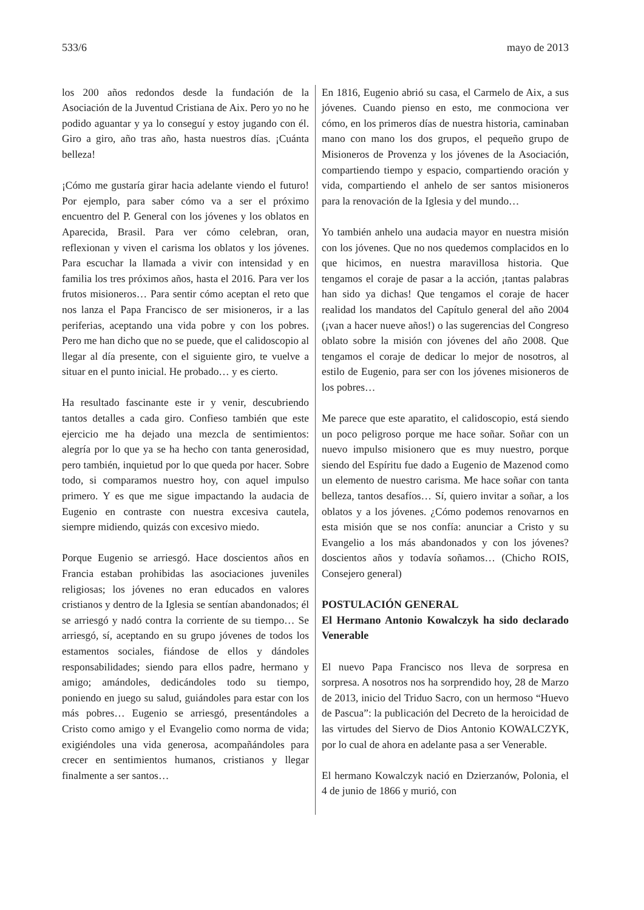533/6 mayo de 2013
los 200 años redondos desde la fundación de la Asociación de la Juventud Cristiana de Aix. Pero yo no he podido aguantar y ya lo conseguí y estoy jugando con él. Giro a giro, año tras año, hasta nuestros días. ¡Cuánta belleza!
¡Cómo me gustaría girar hacia adelante viendo el futuro! Por ejemplo, para saber cómo va a ser el próximo encuentro del P. General con los jóvenes y los oblatos en Aparecida, Brasil. Para ver cómo celebran, oran, reflexionan y viven el carisma los oblatos y los jóvenes. Para escuchar la llamada a vivir con intensidad y en familia los tres próximos años, hasta el 2016. Para ver los frutos misioneros… Para sentir cómo aceptan el reto que nos lanza el Papa Francisco de ser misioneros, ir a las periferias, aceptando una vida pobre y con los pobres. Pero me han dicho que no se puede, que el calidoscopio al llegar al día presente, con el siguiente giro, te vuelve a situar en el punto inicial. He probado… y es cierto.
Ha resultado fascinante este ir y venir, descubriendo tantos detalles a cada giro. Confieso también que este ejercicio me ha dejado una mezcla de sentimientos: alegría por lo que ya se ha hecho con tanta generosidad, pero también, inquietud por lo que queda por hacer. Sobre todo, si comparamos nuestro hoy, con aquel impulso primero. Y es que me sigue impactando la audacia de Eugenio en contraste con nuestra excesiva cautela, siempre midiendo, quizás con excesivo miedo.
Porque Eugenio se arriesgó. Hace doscientos años en Francia estaban prohibidas las asociaciones juveniles religiosas; los jóvenes no eran educados en valores cristianos y dentro de la Iglesia se sentían abandonados; él se arriesgó y nadó contra la corriente de su tiempo… Se arriesgó, sí, aceptando en su grupo jóvenes de todos los estamentos sociales, fiándose de ellos y dándoles responsabilidades; siendo para ellos padre, hermano y amigo; amándoles, dedicándoles todo su tiempo, poniendo en juego su salud, guiándoles para estar con los más pobres… Eugenio se arriesgó, presentándoles a Cristo como amigo y el Evangelio como norma de vida; exigiéndoles una vida generosa, acompañándoles para crecer en sentimientos humanos, cristianos y llegar finalmente a ser santos…
En 1816, Eugenio abrió su casa, el Carmelo de Aix, a sus jóvenes. Cuando pienso en esto, me conmociona ver cómo, en los primeros días de nuestra historia, caminaban mano con mano los dos grupos, el pequeño grupo de Misioneros de Provenza y los jóvenes de la Asociación, compartiendo tiempo y espacio, compartiendo oración y vida, compartiendo el anhelo de ser santos misioneros para la renovación de la Iglesia y del mundo…
Yo también anhelo una audacia mayor en nuestra misión con los jóvenes. Que no nos quedemos complacidos en lo que hicimos, en nuestra maravillosa historia. Que tengamos el coraje de pasar a la acción, ¡tantas palabras han sido ya dichas! Que tengamos el coraje de hacer realidad los mandatos del Capítulo general del año 2004 (¡van a hacer nueve años!) o las sugerencias del Congreso oblato sobre la misión con jóvenes del año 2008. Que tengamos el coraje de dedicar lo mejor de nosotros, al estilo de Eugenio, para ser con los jóvenes misioneros de los pobres…
Me parece que este aparatito, el calidoscopio, está siendo un poco peligroso porque me hace soñar. Soñar con un nuevo impulso misionero que es muy nuestro, porque siendo del Espíritu fue dado a Eugenio de Mazenod como un elemento de nuestro carisma. Me hace soñar con tanta belleza, tantos desafíos… Sí, quiero invitar a soñar, a los oblatos y a los jóvenes. ¿Cómo podemos renovarnos en esta misión que se nos confía: anunciar a Cristo y su Evangelio a los más abandonados y con los jóvenes? doscientos años y todavía soñamos… (Chicho ROIS, Consejero general)
POSTULACIÓN GENERAL
El Hermano Antonio Kowalczyk ha sido declarado Venerable
El nuevo Papa Francisco nos lleva de sorpresa en sorpresa. A nosotros nos ha sorprendido hoy, 28 de Marzo de 2013, inicio del Triduo Sacro, con un hermoso “Huevo de Pascua”: la publicación del Decreto de la heroicidad de las virtudes del Siervo de Dios Antonio KOWALCZYK, por lo cual de ahora en adelante pasa a ser Venerable.
El hermano Kowalczyk nació en Dzierzanów, Polonia, el 4 de junio de 1866 y murió, con